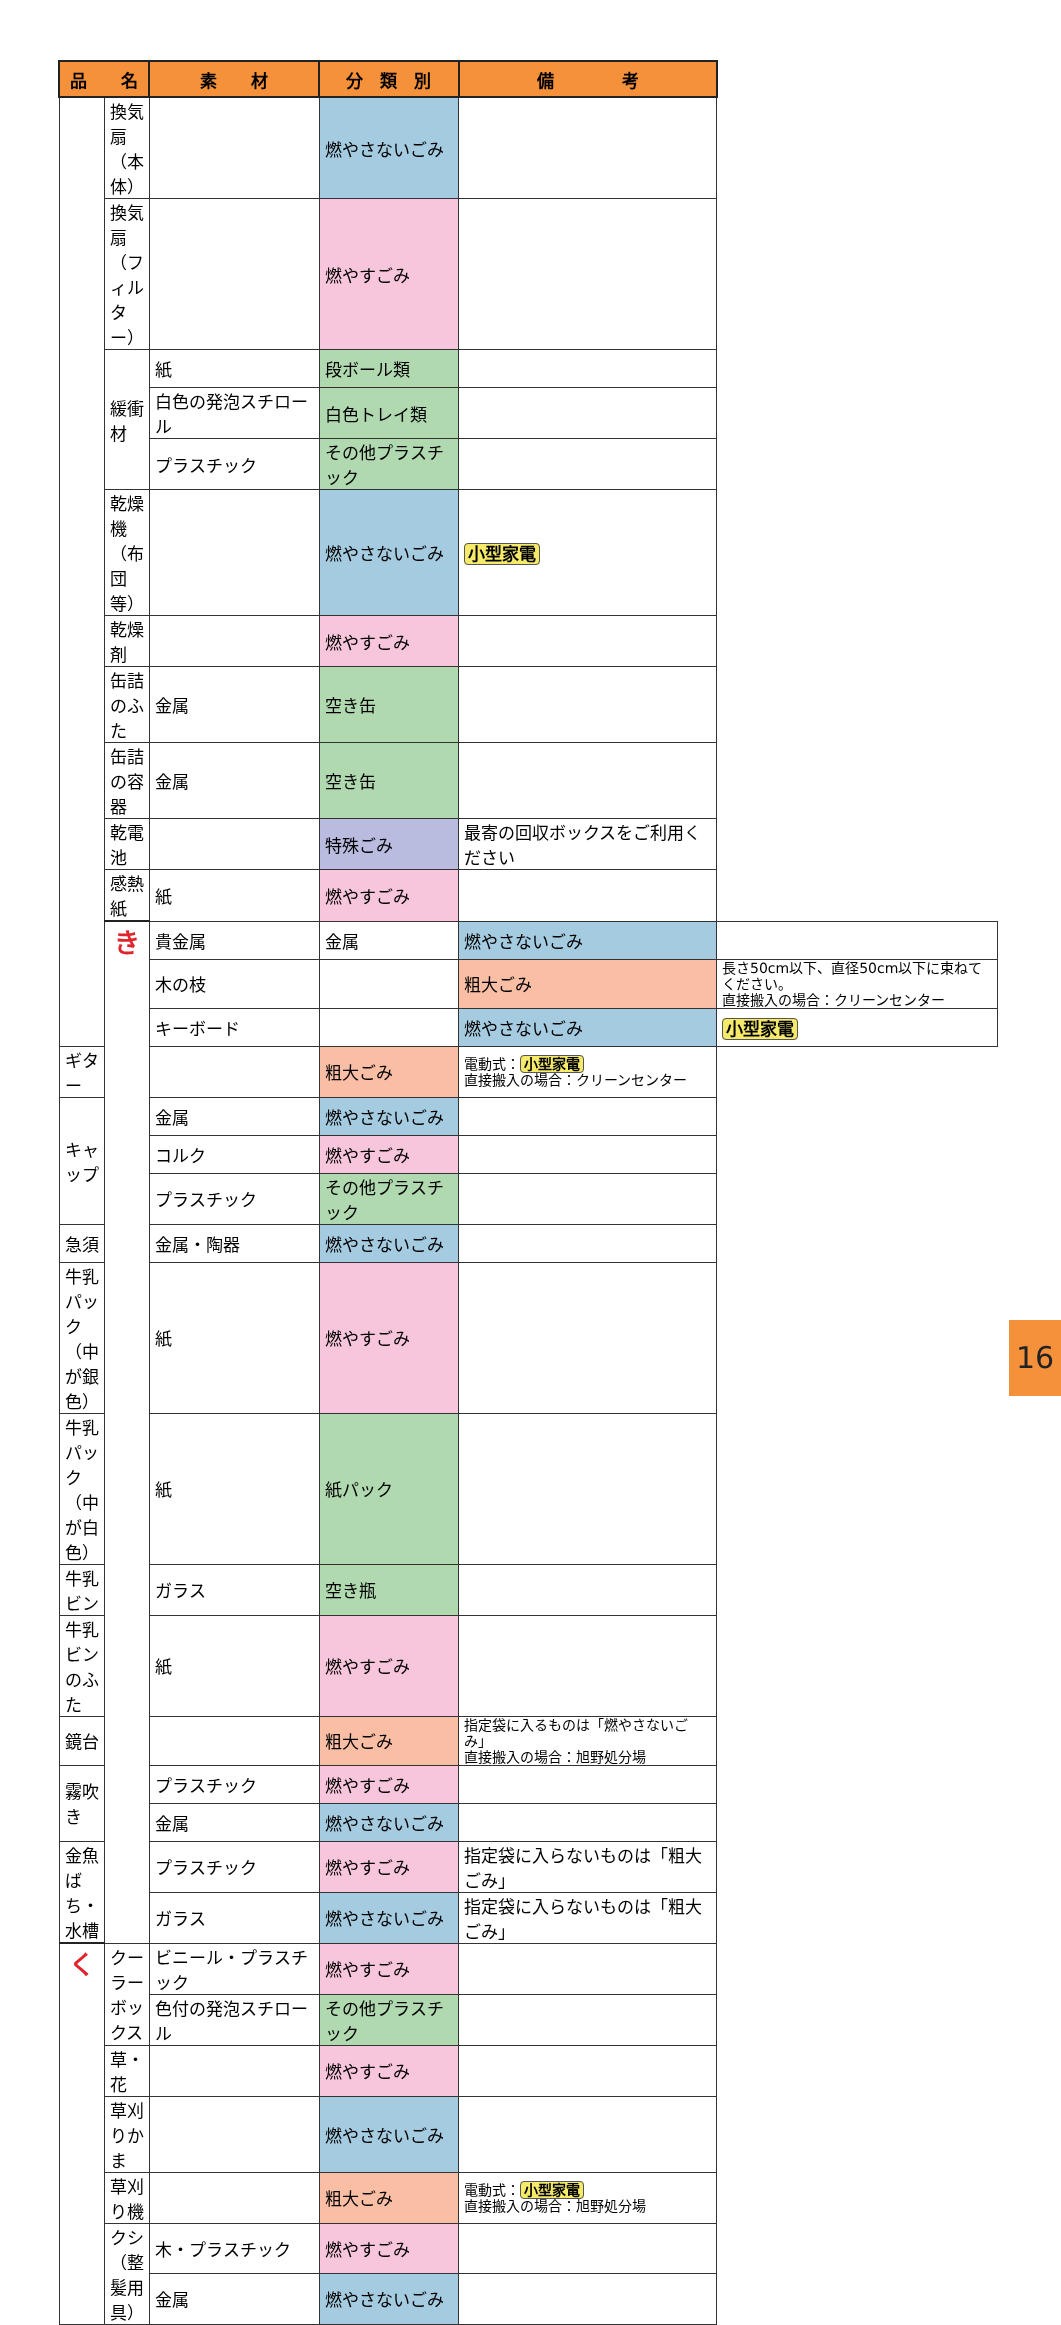| 品 名 | | 素 材 | 分 類 別 | 備 考 | |
| --- | --- | --- | --- | --- | --- |
| | 換気扇（本体） | | 燃やさないごみ | | |
| | 換気扇（フィルター） | | 燃やすごみ | | |
| | 緩衝材 | 紙 | 段ボール類 | | |
| | | 白色の発泡スチロール | 白色トレイ類 | | |
| | | プラスチック | その他プラスチック | | |
| | 乾燥機（布団等） | | 燃やさないごみ | 小型家電 | |
| | 乾燥剤 | | 燃やすごみ | | |
| | 缶詰のふた | 金属 | 空き缶 | | |
| | 缶詰の容器 | 金属 | 空き缶 | | |
| | 乾電池 | | 特殊ごみ | 最寄の回収ボックスをご利用ください | |
| | 感熱紙 | 紙 | 燃やすごみ | | |
| | き | 貴金属 | 金属 | 燃やさないごみ | |
| | | 木の枝 | | 粗大ごみ | 長さ50cm以下、直径50cm以下に束ねてください。 直接搬入の場合：クリーンセンター |
| | | キーボード | | 燃やさないごみ | 小型家電 |
| ギター | | | 粗大ごみ | 電動式： 小型家電 直接搬入の場合：クリーンセンター | |
| キャップ | | 金属 | 燃やさないごみ | | |
| | | コルク | 燃やすごみ | | |
| | | プラスチック | その他プラスチック | | |
| 急須 | | 金属・陶器 | 燃やさないごみ | | |
| 牛乳パック（中が銀色） | | 紙 | 燃やすごみ | | |
| 牛乳パック（中が白色） | | 紙 | 紙パック | | |
| 牛乳ビン | | ガラス | 空き瓶 | | |
| 牛乳ビンのふた | | 紙 | 燃やすごみ | | |
| 鏡台 | | | 粗大ごみ | 指定袋に入るものは「燃やさないごみ」 直接搬入の場合：旭野処分場 | |
| 霧吹き | | プラスチック | 燃やすごみ | | |
| | | 金属 | 燃やさないごみ | | |
| 金魚ばち・水槽 | | プラスチック | 燃やすごみ | 指定袋に入らないものは「粗大ごみ」 | |
| | | ガラス | 燃やさないごみ | 指定袋に入らないものは「粗大ごみ」 | |
| く | クーラーボックス | ビニール・プラスチック | 燃やすごみ | | |
| | | 色付の発泡スチロール | その他プラスチック | | |
| | 草・花 | | 燃やすごみ | | |
| | 草刈りかま | | 燃やさないごみ | | |
| | 草刈り機 | | 粗大ごみ | 電動式： 小型家電 直接搬入の場合：旭野処分場 | |
| | クシ（整髪用具） | 木・プラスチック | 燃やすごみ | | |
| | | 金属 | 燃やさないごみ | | |
16